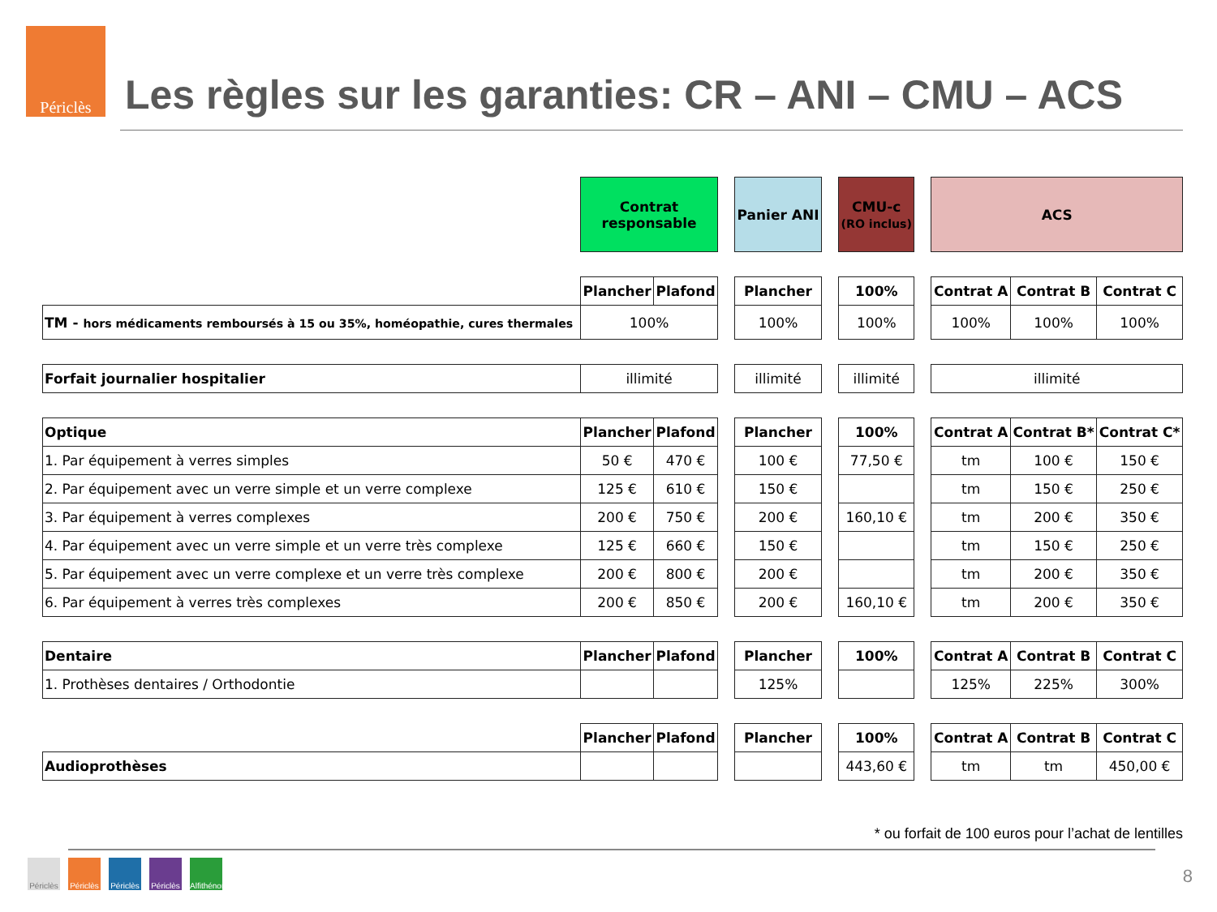Périclès
Les règles sur les garanties: CR – ANI – CMU – ACS
| | Contrat responsable | | | Panier ANI | | CMU-c (RO inclus) | | ACS | | |
| | Plancher | Plafond | | Plancher | | 100% | | Contrat A | Contrat B | Contrat C |
| TM - hors médicaments remboursés à 15 ou 35%, homéopathie, cures thermales | 100% | | | 100% | | 100% | | 100% | 100% | 100% |
| Forfait journalier hospitalier | illimité | | | illimité | | illimité | | illimité | | |
| Optique | Plancher | Plafond | | Plancher | | 100% | | Contrat A | Contrat B* | Contrat C* |
| 1. Par équipement à verres simples | 50 € | 470 € | | 100 € | | 77,50 € | | tm | 100 € | 150 € |
| 2. Par équipement avec un verre simple et un verre complexe | 125 € | 610 € | | 150 € | | | | tm | 150 € | 250 € |
| 3. Par équipement à verres complexes | 200 € | 750 € | | 200 € | | 160,10 € | | tm | 200 € | 350 € |
| 4. Par équipement avec un verre simple et un verre très complexe | 125 € | 660 € | | 150 € | | | | tm | 150 € | 250 € |
| 5. Par équipement avec un verre complexe et un verre très complexe | 200 € | 800 € | | 200 € | | | | tm | 200 € | 350 € |
| 6. Par équipement à verres très complexes | 200 € | 850 € | | 200 € | | 160,10 € | | tm | 200 € | 350 € |
| Dentaire | Plancher | Plafond | | Plancher | | 100% | | Contrat A | Contrat B | Contrat C |
| 1. Prothèses dentaires / Orthodontie | | | | 125% | | | | 125% | 225% | 300% |
| | Plancher | Plafond | | Plancher | | 100% | | Contrat A | Contrat B | Contrat C |
| Audioprothèses | | | | | | 443,60 € | | tm | tm | 450,00 € |
* ou forfait de 100 euros pour l’achat de lentilles
Périclès Périclès Périclès Périclès Alfithénor
8